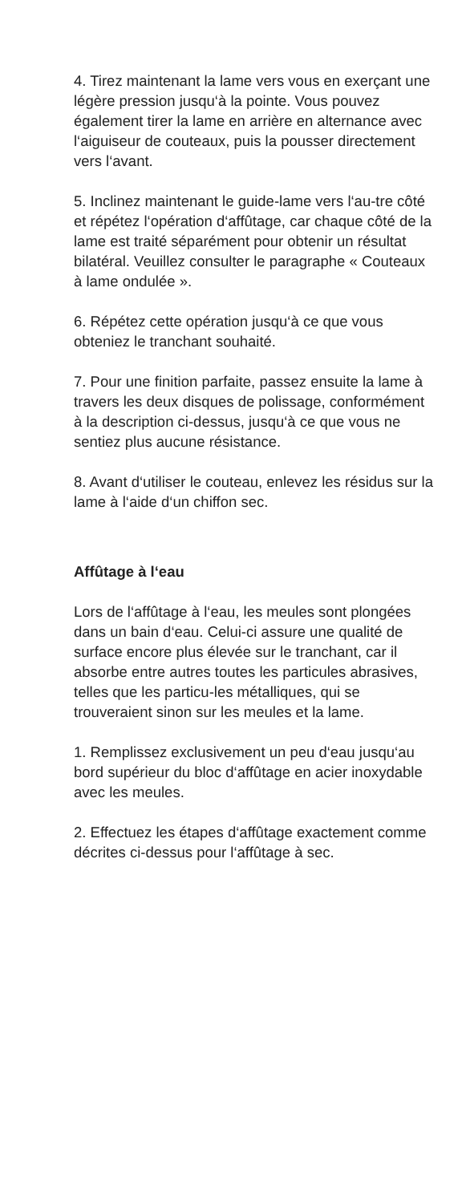4. Tirez maintenant la lame vers vous en exerçant une légère pression jusqu‘à la pointe. Vous pouvez également tirer la lame en arrière en alternance avec l‘aiguiseur de couteaux, puis la pousser directement vers l‘avant.
5. Inclinez maintenant le guide-lame vers l‘au-tre côté et répétez l‘opération d‘affûtage, car chaque côté de la lame est traité séparément pour obtenir un résultat bilatéral. Veuillez consulter le paragraphe « Couteaux à lame ondulée ».
6. Répétez cette opération jusqu‘à ce que vous obteniez le tranchant souhaité.
7. Pour une finition parfaite, passez ensuite la lame à travers les deux disques de polissage, conformément à la description ci-dessus, jusqu‘à ce que vous ne sentiez plus aucune résistance.
8. Avant d‘utiliser le couteau, enlevez les résidus sur la lame à l‘aide d‘un chiffon sec.
Affûtage à l‘eau
Lors de l‘affûtage à l‘eau, les meules sont plongées dans un bain d‘eau. Celui-ci assure une qualité de surface encore plus élevée sur le tranchant, car il absorbe entre autres toutes les particules abrasives, telles que les particu-les métalliques, qui se trouveraient sinon sur les meules et la lame.
1. Remplissez exclusivement un peu d‘eau jusqu‘au bord supérieur du bloc d‘affûtage en acier inoxydable avec les meules.
2. Effectuez les étapes d‘affûtage exactement comme décrites ci-dessus pour l‘affûtage à sec.